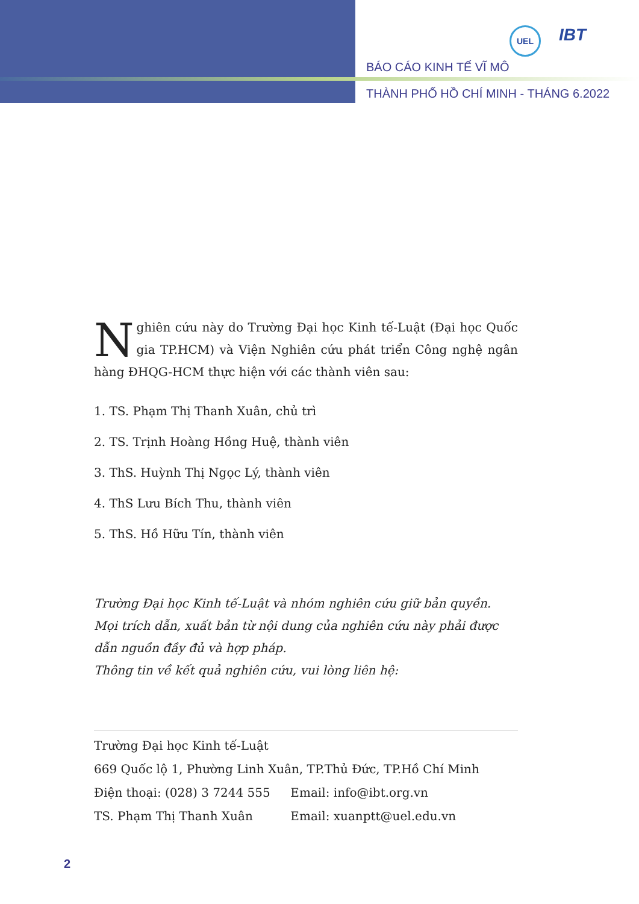UEL
IBT
BÁO CÁO KINH TẾ VĨ MÔ
THÀNH PHỐ HỒ CHÍ MINH - THÁNG 6.2022
Nghiên cứu này do Trường Đại học Kinh tế-Luật (Đại học Quốc gia TP.HCM) và Viện Nghiên cứu phát triển Công nghệ ngân hàng ĐHQG-HCM thực hiện với các thành viên sau:
1. TS. Phạm Thị Thanh Xuân, chủ trì
2. TS. Trịnh Hoàng Hồng Huệ, thành viên
3. ThS. Huỳnh Thị Ngọc Lý, thành viên
4. ThS Lưu Bích Thu, thành viên
5. ThS. Hồ Hữu Tín, thành viên
Trường Đại học Kinh tế-Luật và nhóm nghiên cứu giữ bản quyền.
Mọi trích dẫn, xuất bản từ nội dung của nghiên cứu này phải được dẫn nguồn đầy đủ và hợp pháp.
Thông tin về kết quả nghiên cứu, vui lòng liên hệ:
Trường Đại học Kinh tế-Luật
669 Quốc lộ 1, Phường Linh Xuân, TP.Thủ Đức, TP.Hồ Chí Minh
Điện thoại: (028) 3 7244 555 Email: info@ibt.org.vn
TS. Phạm Thị Thanh Xuân Email: xuanptt@uel.edu.vn
2